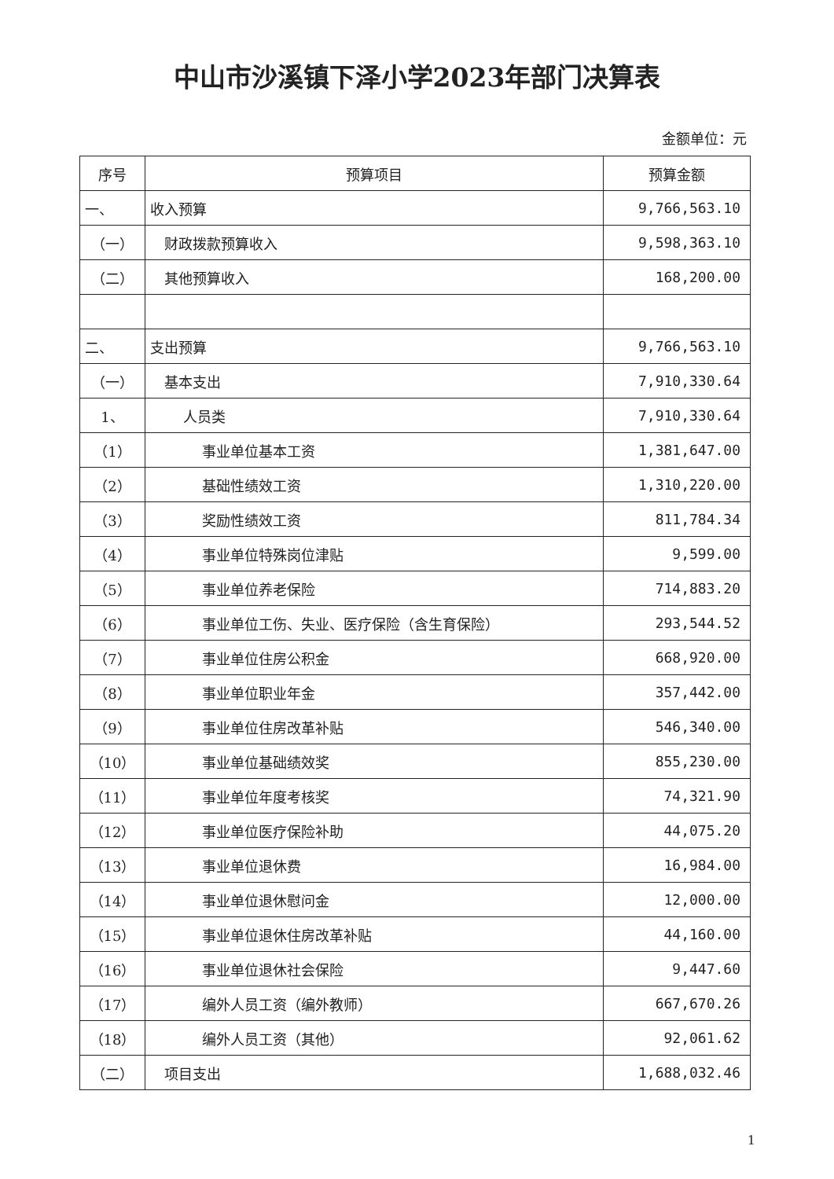中山市沙溪镇下泽小学2023年部门决算表
金额单位：元
| 序号 | 预算项目 | 预算金额 |
| --- | --- | --- |
| 一、 | 收入预算 | 9,766,563.10 |
| （一） | 财政拨款预算收入 | 9,598,363.10 |
| （二） | 其他预算收入 | 168,200.00 |
| 二、 | 支出预算 | 9,766,563.10 |
| （一） | 基本支出 | 7,910,330.64 |
| 1、 | 人员类 | 7,910,330.64 |
| （1） | 事业单位基本工资 | 1,381,647.00 |
| （2） | 基础性绩效工资 | 1,310,220.00 |
| （3） | 奖励性绩效工资 | 811,784.34 |
| （4） | 事业单位特殊岗位津贴 | 9,599.00 |
| （5） | 事业单位养老保险 | 714,883.20 |
| （6） | 事业单位工伤、失业、医疗保险（含生育保险） | 293,544.52 |
| （7） | 事业单位住房公积金 | 668,920.00 |
| （8） | 事业单位职业年金 | 357,442.00 |
| （9） | 事业单位住房改革补贴 | 546,340.00 |
| （10） | 事业单位基础绩效奖 | 855,230.00 |
| （11） | 事业单位年度考核奖 | 74,321.90 |
| （12） | 事业单位医疗保险补助 | 44,075.20 |
| （13） | 事业单位退休费 | 16,984.00 |
| （14） | 事业单位退休慰问金 | 12,000.00 |
| （15） | 事业单位退休住房改革补贴 | 44,160.00 |
| （16） | 事业单位退休社会保险 | 9,447.60 |
| （17） | 编外人员工资（编外教师） | 667,670.26 |
| （18） | 编外人员工资（其他） | 92,061.62 |
| （二） | 项目支出 | 1,688,032.46 |
1